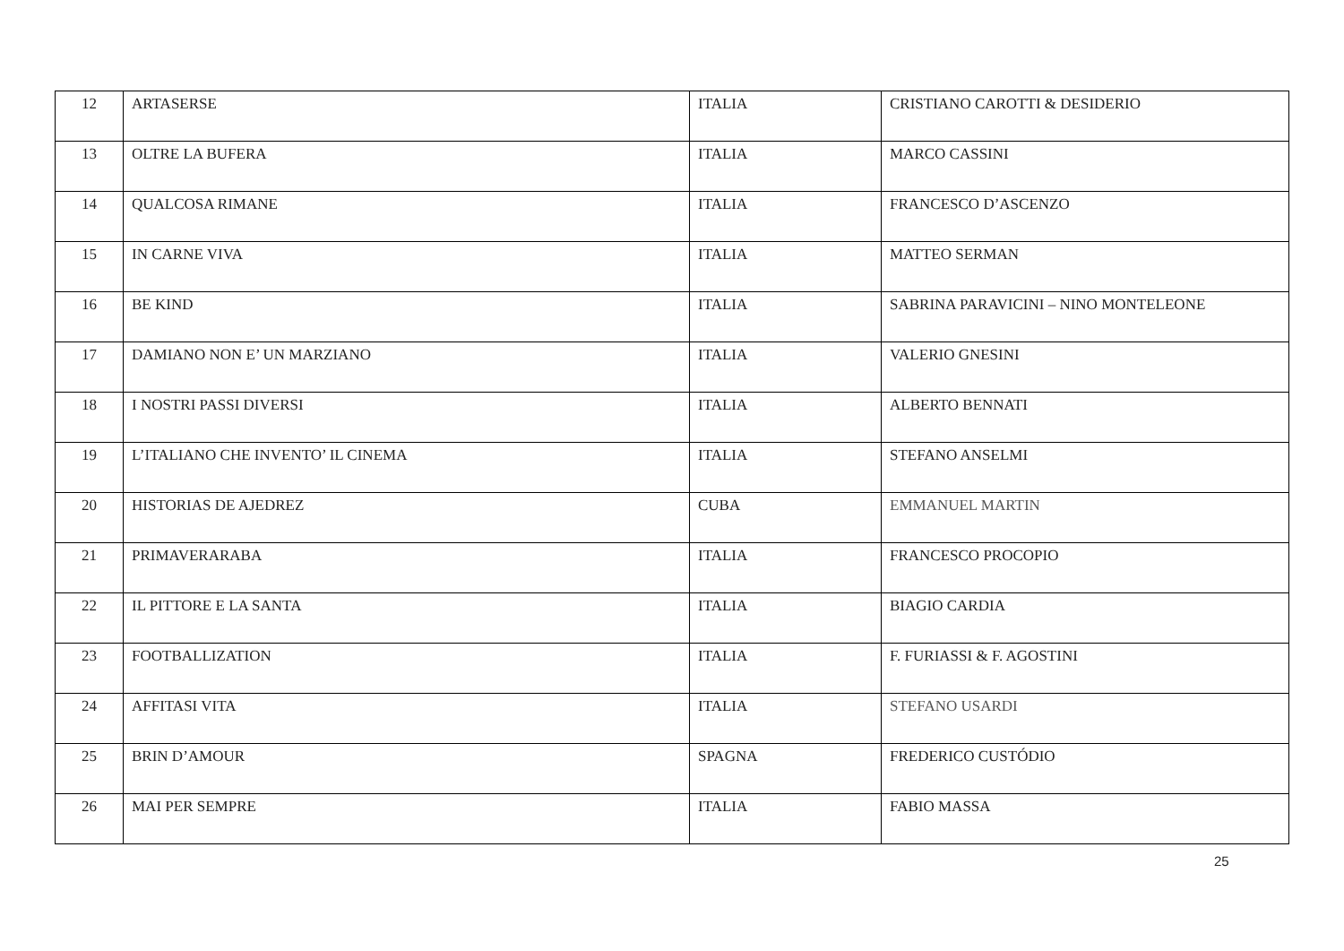| 12 | ARTASERSE | ITALIA | CRISTIANO CAROTTI & DESIDERIO |
| 13 | OLTRE LA BUFERA | ITALIA | MARCO CASSINI |
| 14 | QUALCOSA RIMANE | ITALIA | FRANCESCO D’ASCENZO |
| 15 | IN CARNE VIVA | ITALIA | MATTEO SERMAN |
| 16 | BE KIND | ITALIA | SABRINA PARAVICINI – NINO MONTELEONE |
| 17 | DAMIANO NON E’ UN MARZIANO | ITALIA | VALERIO GNESINI |
| 18 | I NOSTRI PASSI DIVERSI | ITALIA | ALBERTO BENNATI |
| 19 | L’ITALIANO CHE INVENTO’ IL CINEMA | ITALIA | STEFANO ANSELMI |
| 20 | HISTORIAS DE AJEDREZ | CUBA | EMMANUEL MARTIN |
| 21 | PRIMAVERARABA | ITALIA | FRANCESCO PROCOPIO |
| 22 | IL PITTORE E LA SANTA | ITALIA | BIAGIO CARDIA |
| 23 | FOOTBALLIZATION | ITALIA | F. FURIASSI & F. AGOSTINI |
| 24 | AFFITASI VITA | ITALIA | STEFANO USARDI |
| 25 | BRIN D’AMOUR | SPAGNA | FREDERICO CUSTÓDIO |
| 26 | MAI PER SEMPRE | ITALIA | FABIO MASSA |
25